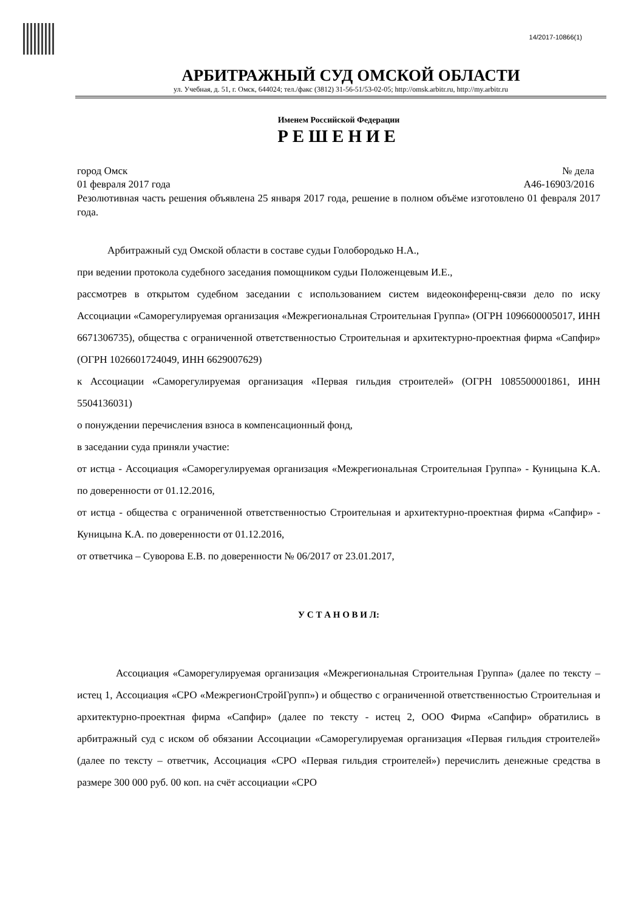14/2017-10866(1)
АРБИТРАЖНЫЙ СУД ОМСКОЙ ОБЛАСТИ
ул. Учебная, д. 51, г. Омск, 644024; тел./факс (3812) 31-56-51/53-02-05; http://omsk.arbitr.ru, http://my.arbitr.ru
Именем Российской Федерации
РЕШЕНИЕ
город Омск № дела
01 февраля 2017 года А46-16903/2016
Резолютивная часть решения объявлена 25 января 2017 года, решение в полном объёме изготовлено 01 февраля 2017 года.
Арбитражный суд Омской области в составе судьи Голобородько Н.А.,
при ведении протокола судебного заседания помощником судьи Положенцевым И.Е.,
рассмотрев в открытом судебном заседании с использованием систем видеоконференц-связи дело по иску Ассоциации «Саморегулируемая организация «Межрегиональная Строительная Группа» (ОГРН 1096600005017, ИНН 6671306735), общества с ограниченной ответственностью Строительная и архитектурно-проектная фирма «Сапфир» (ОГРН 1026601724049, ИНН 6629007629)
к Ассоциации «Саморегулируемая организация «Первая гильдия строителей» (ОГРН 1085500001861, ИНН 5504136031)
о понуждении перечисления взноса в компенсационный фонд,
в заседании суда приняли участие:
от истца - Ассоциация «Саморегулируемая организация «Межрегиональная Строительная Группа» - Куницына К.А. по доверенности от 01.12.2016,
от истца - общества с ограниченной ответственностью Строительная и архитектурно-проектная фирма «Сапфир» - Куницына К.А. по доверенности от 01.12.2016,
от ответчика – Суворова Е.В. по доверенности № 06/2017 от 23.01.2017,
У С Т А Н О В И Л:
Ассоциация «Саморегулируемая организация «Межрегиональная Строительная Группа» (далее по тексту – истец 1, Ассоциация «СРО «МежрегионСтройГрупп») и общество с ограниченной ответственностью Строительная и архитектурно-проектная фирма «Сапфир» (далее по тексту - истец 2, ООО Фирма «Сапфир» обратились в арбитражный суд с иском об обязании Ассоциации «Саморегулируемая организация «Первая гильдия строителей» (далее по тексту – ответчик, Ассоциация «СРО «Первая гильдия строителей») перечислить денежные средства в размере 300 000 руб. 00 коп. на счёт ассоциации «СРО